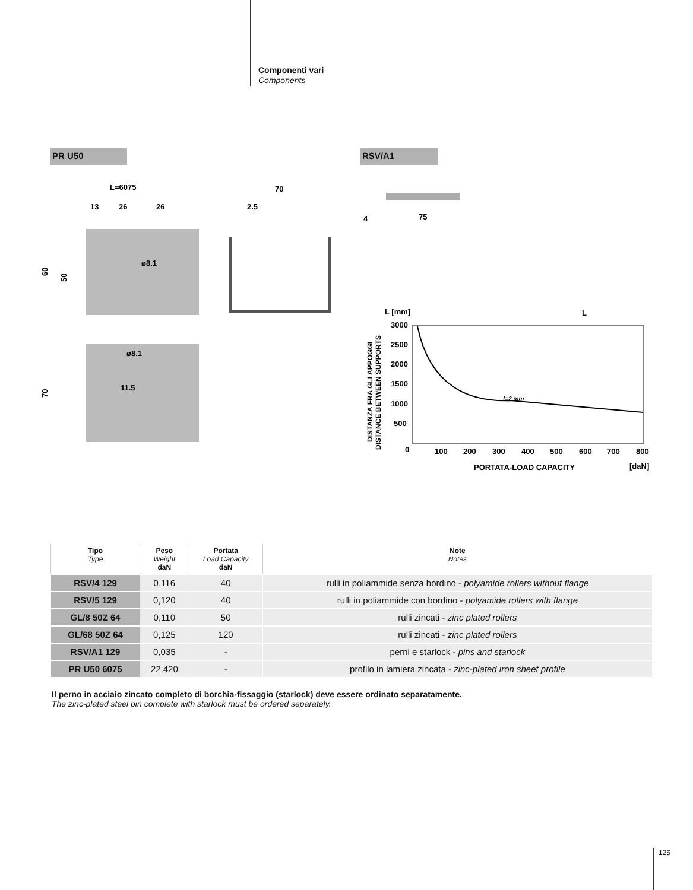Componenti vari
Components
PR U50 RSV/A1
L=6075
13
26
26
70
2.5
ø8.1
ø8.1
11.5
60
50
70
75
4
L [mm]
L
3000
2500
2000
1500
1000
500
0
100
200
300
400
500
600
700
800
PORTATA-LOAD CAPACITY
[daN]
f=2 mm
DISTANZA FRA GLI APPOGGI
DISTANCE BETWEEN SUPPORTS
| Tipo Type | Peso Weight daN | Portata Load Capacity daN | Note Notes |
| --- | --- | --- | --- |
| RSV/4 129 | 0,116 | 40 | rulli in poliammide senza bordino - polyamide rollers without flange |
| RSV/5 129 | 0,120 | 40 | rulli in poliammide con bordino - polyamide rollers with flange |
| GL/8 50Z 64 | 0,110 | 50 | rulli zincati - zinc plated rollers |
| GL/68 50Z 64 | 0,125 | 120 | rulli zincati - zinc plated rollers |
| RSV/A1 129 | 0,035 | - | perni e starlock - pins and starlock |
| PR U50 6075 | 22,420 | - | profilo in lamiera zincata - zinc-plated iron sheet profile |
Il perno in acciaio zincato completo di borchia-fissaggio (starlock) deve essere ordinato separatamente.
The zinc-plated steel pin complete with starlock must be ordered separately.
125